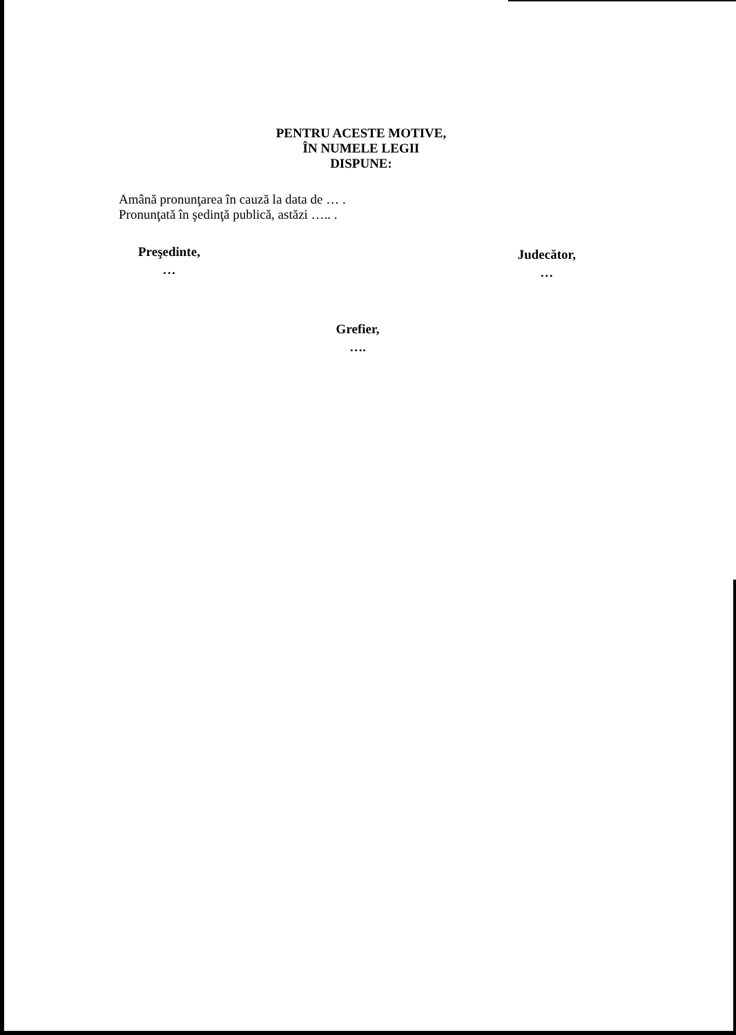PENTRU ACESTE MOTIVE,
ÎN NUMELE LEGII
DISPUNE:
Amână pronunţarea în cauză la data de … .
Pronunţată în şedinţă publică, astăzi ….. .
Preşedinte,
…
Judecător,
…
Grefier,
….